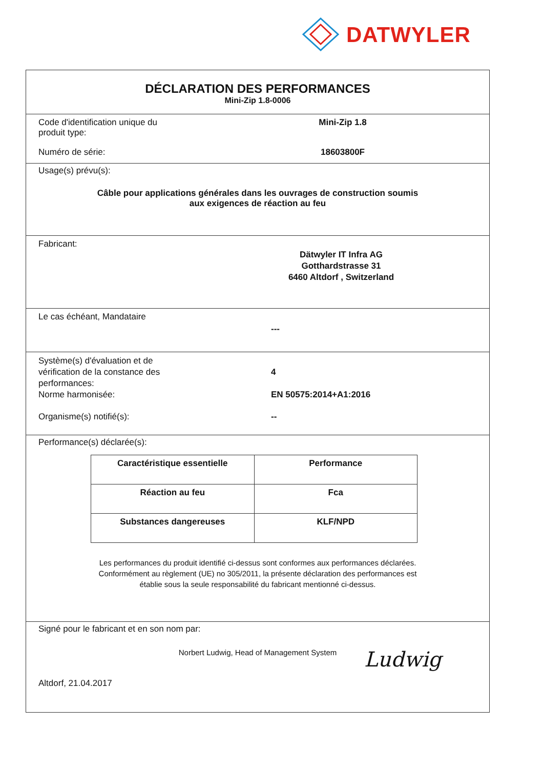DATWYLER
DÉCLARATION DES PERFORMANCES
Mini-Zip 1.8-0006
Code d'identification unique du
produit type:
Mini-Zip 1.8
Numéro de série: 18603800F
Usage(s) prévu(s):
Câble pour applications générales dans les ouvrages de construction soumis
aux exigences de réaction au feu
Fabricant:
Dätwyler IT Infra AG
Gotthardstrasse 31
6460 Altdorf , Switzerland
Le cas échéant, Mandataire
---
Système(s) d'évaluation et de
vérification de la constance des
performances:
4
Norme harmonisée: EN 50575:2014+A1:2016
Organisme(s) notifié(s): --
Performance(s) déclarée(s):
| Caractéristique essentielle | Performance |
| --- | --- |
| Réaction au feu | Fca |
| Substances dangereuses | KLF/NPD |
Les performances du produit identifié ci-dessus sont conformes aux performances déclarées.
Conformément au règlement (UE) no 305/2011, la présente déclaration des performances est
établie sous la seule responsabilité du fabricant mentionné ci-dessus.
Signé pour le fabricant et en son nom par:
Norbert Ludwig, Head of Management System
Altdorf, 21.04.2017
Ludwig